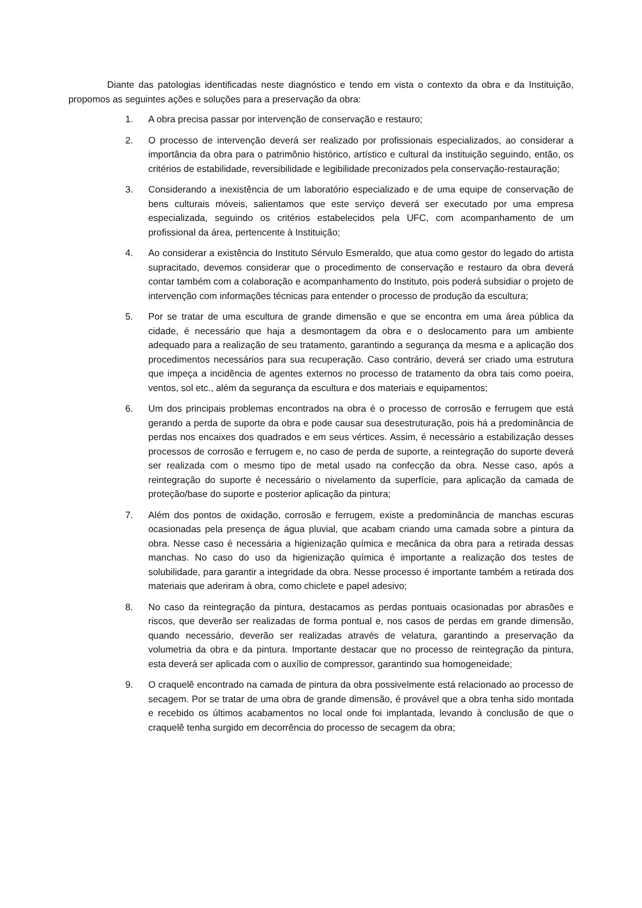Diante das patologias identificadas neste diagnóstico e tendo em vista o contexto da obra e da Instituição, propomos as seguintes ações e soluções para a preservação da obra:
1. A obra precisa passar por intervenção de conservação e restauro;
2. O processo de intervenção deverá ser realizado por profissionais especializados, ao considerar a importância da obra para o patrimônio histórico, artístico e cultural da instituição seguindo, então, os critérios de estabilidade, reversibilidade e legibilidade preconizados pela conservação-restauração;
3. Considerando a inexistência de um laboratório especializado e de uma equipe de conservação de bens culturais móveis, salientamos que este serviço deverá ser executado por uma empresa especializada, seguindo os critérios estabelecidos pela UFC, com acompanhamento de um profissional da área, pertencente à Instituição;
4. Ao considerar a existência do Instituto Sérvulo Esmeraldo, que atua como gestor do legado do artista supracitado, devemos considerar que o procedimento de conservação e restauro da obra deverá contar também com a colaboração e acompanhamento do Instituto, pois poderá subsidiar o projeto de intervenção com informações técnicas para entender o processo de produção da escultura;
5. Por se tratar de uma escultura de grande dimensão e que se encontra em uma área pública da cidade, é necessário que haja a desmontagem da obra e o deslocamento para um ambiente adequado para a realização de seu tratamento, garantindo a segurança da mesma e a aplicação dos procedimentos necessários para sua recuperação. Caso contrário, deverá ser criado uma estrutura que impeça a incidência de agentes externos no processo de tratamento da obra tais como poeira, ventos, sol etc., além da segurança da escultura e dos materiais e equipamentos;
6. Um dos principais problemas encontrados na obra é o processo de corrosão e ferrugem que está gerando a perda de suporte da obra e pode causar sua desestruturação, pois há a predominância de perdas nos encaixes dos quadrados e em seus vértices. Assim, é necessário a estabilização desses processos de corrosão e ferrugem e, no caso de perda de suporte, a reintegração do suporte deverá ser realizada com o mesmo tipo de metal usado na confecção da obra. Nesse caso, após a reintegração do suporte é necessário o nivelamento da superfície, para aplicação da camada de proteção/base do suporte e posterior aplicação da pintura;
7. Além dos pontos de oxidação, corrosão e ferrugem, existe a predominância de manchas escuras ocasionadas pela presença de água pluvial, que acabam criando uma camada sobre a pintura da obra. Nesse caso é necessária a higienização química e mecânica da obra para a retirada dessas manchas. No caso do uso da higienização química é importante a realização dos testes de solubilidade, para garantir a integridade da obra. Nesse processo é importante também a retirada dos materiais que aderiram à obra, como chiclete e papel adesivo;
8. No caso da reintegração da pintura, destacamos as perdas pontuais ocasionadas por abrasões e riscos, que deverão ser realizadas de forma pontual e, nos casos de perdas em grande dimensão, quando necessário, deverão ser realizadas através de velatura, garantindo a preservação da volumetria da obra e da pintura. Importante destacar que no processo de reintegração da pintura, esta deverá ser aplicada com o auxílio de compressor, garantindo sua homogeneidade;
9. O craquelê encontrado na camada de pintura da obra possivelmente está relacionado ao processo de secagem. Por se tratar de uma obra de grande dimensão, é provável que a obra tenha sido montada e recebido os últimos acabamentos no local onde foi implantada, levando à conclusão de que o craquelê tenha surgido em decorrência do processo de secagem da obra;